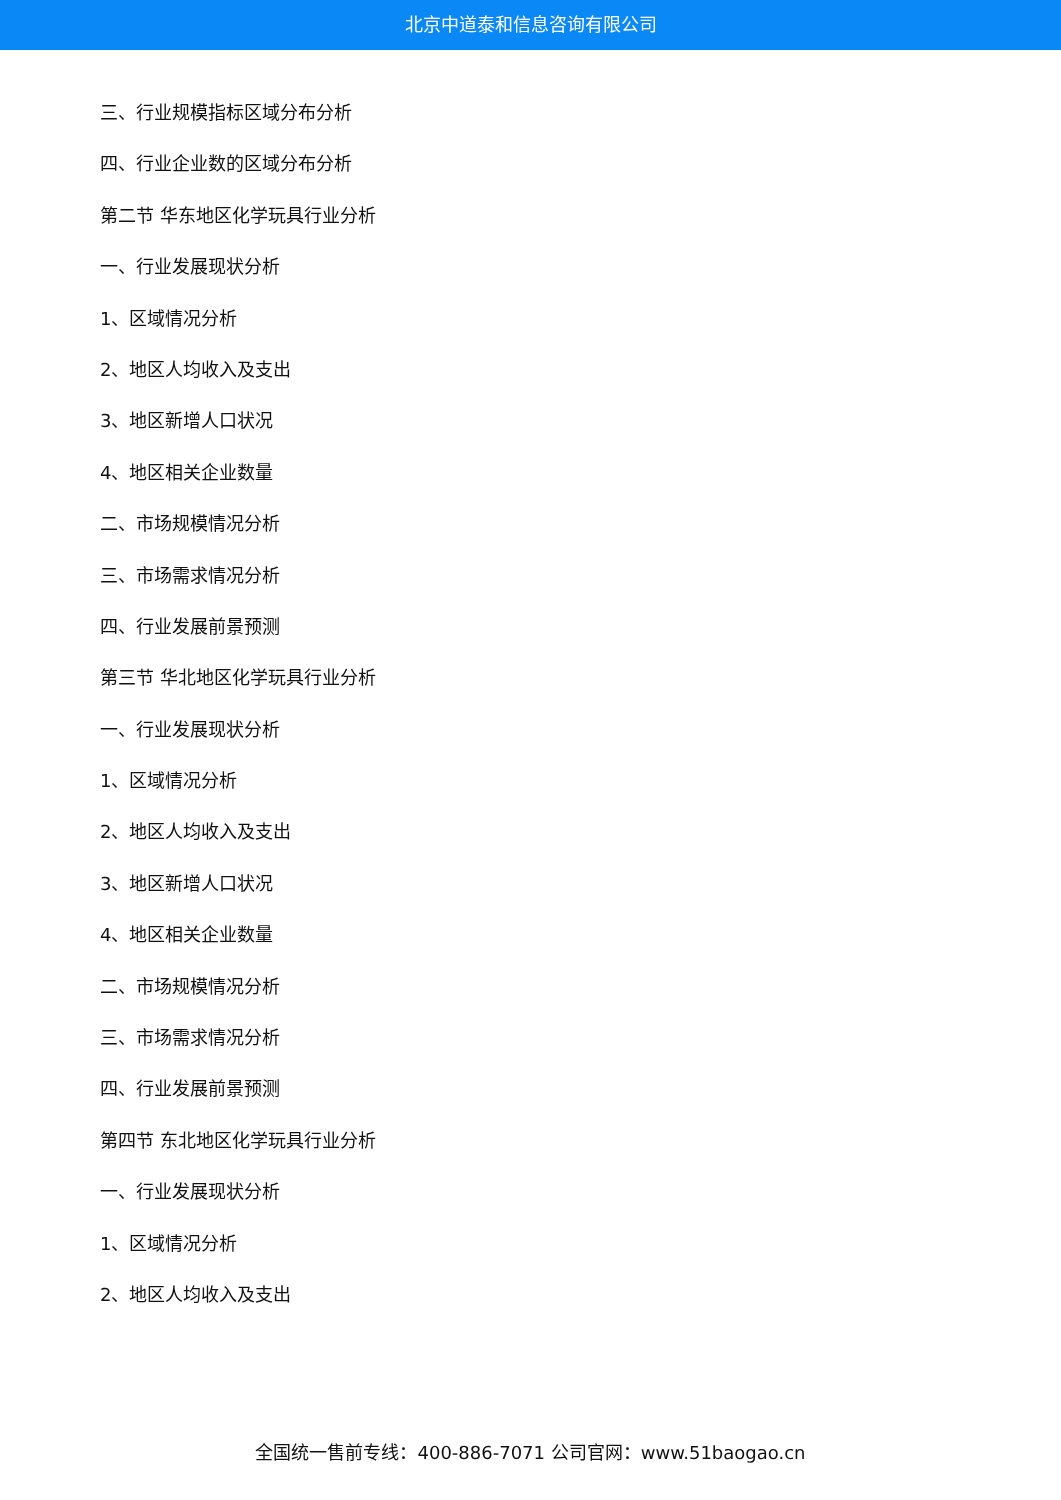北京中道泰和信息咨询有限公司
三、行业规模指标区域分布分析
四、行业企业数的区域分布分析
第二节 华东地区化学玩具行业分析
一、行业发展现状分析
1、区域情况分析
2、地区人均收入及支出
3、地区新增人口状况
4、地区相关企业数量
二、市场规模情况分析
三、市场需求情况分析
四、行业发展前景预测
第三节 华北地区化学玩具行业分析
一、行业发展现状分析
1、区域情况分析
2、地区人均收入及支出
3、地区新增人口状况
4、地区相关企业数量
二、市场规模情况分析
三、市场需求情况分析
四、行业发展前景预测
第四节 东北地区化学玩具行业分析
一、行业发展现状分析
1、区域情况分析
2、地区人均收入及支出
全国统一售前专线：400-886-7071 公司官网：www.51baogao.cn